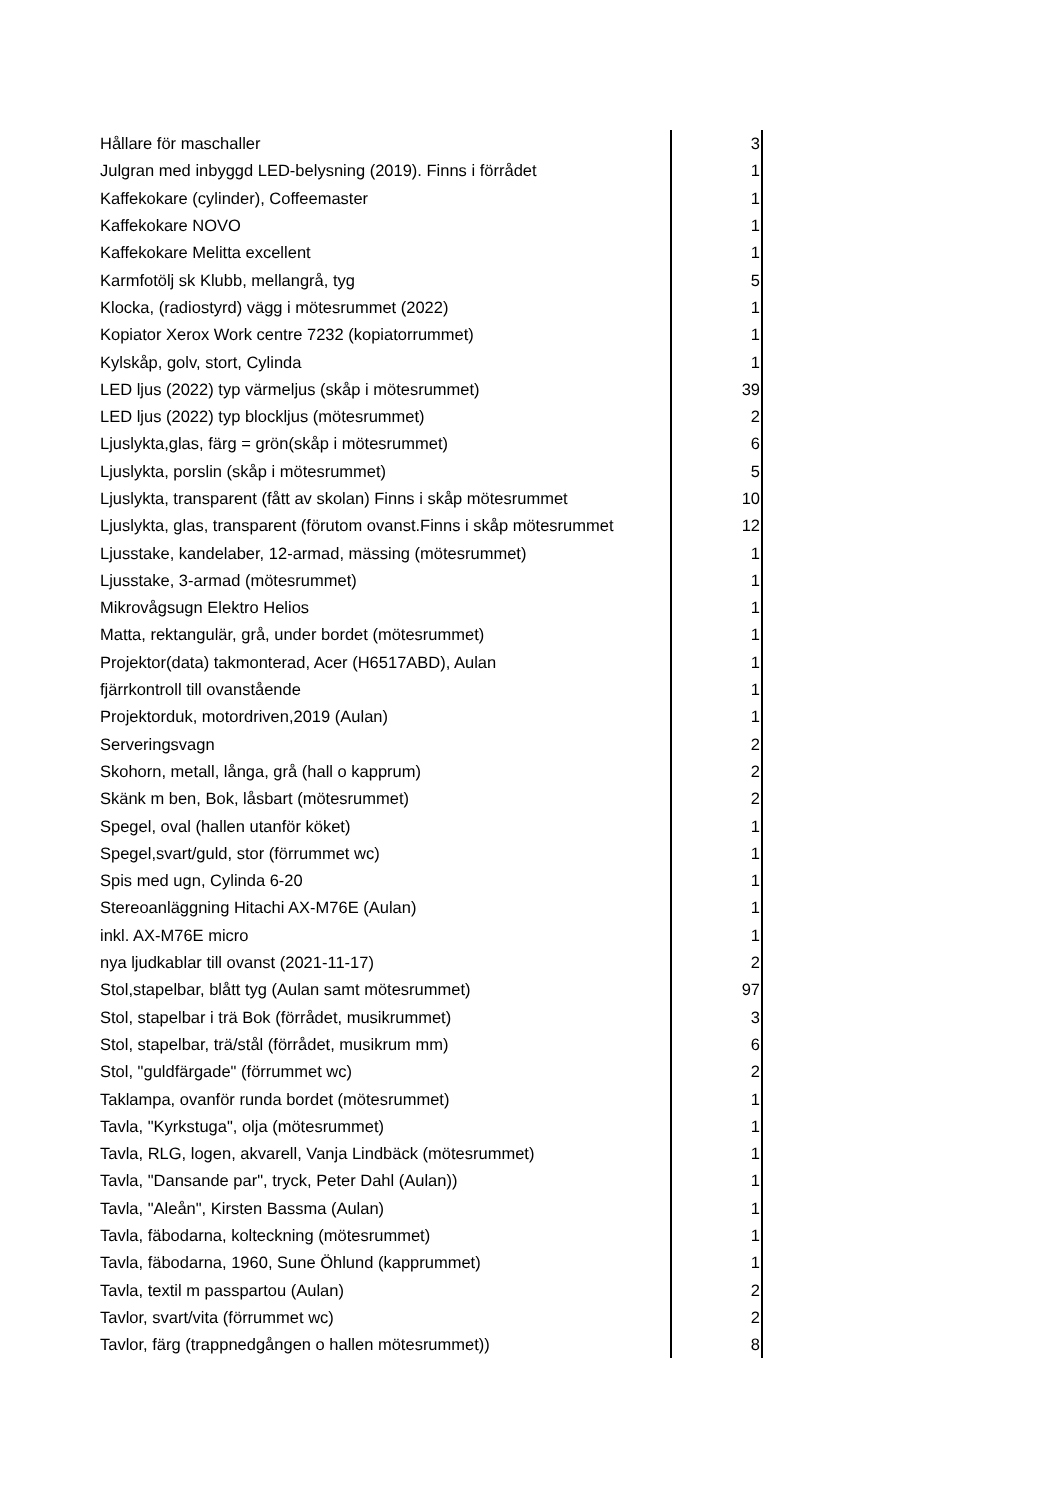| Hållare för maschaller | 3 |
| Julgran med inbyggd LED-belysning (2019). Finns i förrådet | 1 |
| Kaffekokare (cylinder), Coffeemaster | 1 |
| Kaffekokare NOVO | 1 |
| Kaffekokare Melitta excellent | 1 |
| Karmfotölj sk Klubb, mellangrå, tyg | 5 |
| Klocka, (radiostyrd) vägg i mötesrummet (2022) | 1 |
| Kopiator Xerox Work centre 7232 (kopiatorrummet) | 1 |
| Kylskåp, golv, stort, Cylinda | 1 |
| LED ljus (2022) typ värmeljus (skåp i mötesrummet) | 39 |
| LED ljus (2022) typ blockljus (mötesrummet) | 2 |
| Ljuslykta,glas, färg = grön(skåp i mötesrummet) | 6 |
| Ljuslykta, porslin (skåp i mötesrummet) | 5 |
| Ljuslykta, transparent (fått av skolan) Finns i skåp mötesrummet | 10 |
| Ljuslykta, glas, transparent (förutom ovanst.Finns i skåp mötesrummet | 12 |
| Ljusstake, kandelaber, 12-armad, mässing (mötesrummet) | 1 |
| Ljusstake, 3-armad (mötesrummet) | 1 |
| Mikrovågsugn Elektro Helios | 1 |
| Matta, rektangulär, grå, under bordet (mötesrummet) | 1 |
| Projektor(data) takmonterad, Acer (H6517ABD), Aulan | 1 |
| fjärrkontroll till ovanstående | 1 |
| Projektorduk, motordriven,2019 (Aulan) | 1 |
| Serveringsvagn | 2 |
| Skohorn, metall, långa, grå (hall o kapprum) | 2 |
| Skänk m ben, Bok, låsbart (mötesrummet) | 2 |
| Spegel, oval (hallen utanför köket) | 1 |
| Spegel,svart/guld, stor (förrummet wc) | 1 |
| Spis med ugn, Cylinda 6-20 | 1 |
| Stereoanläggning Hitachi AX-M76E (Aulan) | 1 |
| inkl. AX-M76E micro | 1 |
| nya ljudkablar till ovanst (2021-11-17) | 2 |
| Stol,stapelbar, blått tyg (Aulan samt mötesrummet) | 97 |
| Stol, stapelbar i trä Bok (förrådet, musikrummet) | 3 |
| Stol, stapelbar, trä/stål (förrådet, musikrum mm) | 6 |
| Stol, "guldfärgade" (förrummet wc) | 2 |
| Taklampa, ovanför runda bordet (mötesrummet) | 1 |
| Tavla, "Kyrkstuga", olja (mötesrummet) | 1 |
| Tavla, RLG, logen, akvarell, Vanja Lindbäck (mötesrummet) | 1 |
| Tavla, "Dansande par", tryck, Peter Dahl (Aulan)) | 1 |
| Tavla, "Aleån", Kirsten Bassma (Aulan) | 1 |
| Tavla, fäbodarna, kolteckning (mötesrummet) | 1 |
| Tavla, fäbodarna, 1960, Sune Öhlund (kapprummet) | 1 |
| Tavla, textil m passpartou (Aulan) | 2 |
| Tavlor, svart/vita (förrummet wc) | 2 |
| Tavlor, färg (trappnedgången o hallen mötesrummet)) | 8 |